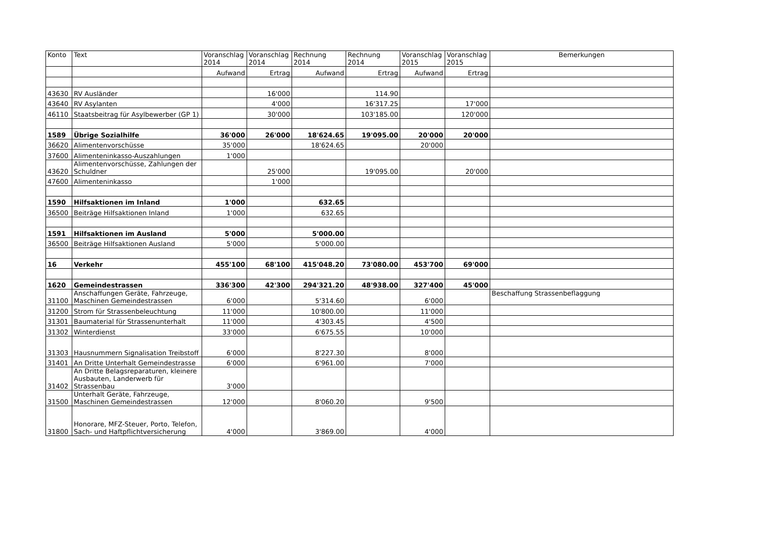| Konto | Text | Voranschlag 2014 | Voranschlag 2014 | Rechnung 2014 | Rechnung 2014 | Voranschlag 2015 | Voranschlag 2015 | Bemerkungen |
| --- | --- | --- | --- | --- | --- | --- | --- | --- |
| | | Aufwand | Ertrag | Aufwand | Ertrag | Aufwand | Ertrag | |
| 43630 | RV Ausländer | | 16'000 | | 114.90 | | | |
| 43640 | RV Asylanten | | 4'000 | | 16'317.25 | | 17'000 | |
| 46110 | Staatsbeitrag für Asylbewerber (GP 1) | | 30'000 | | 103'185.00 | | 120'000 | |
| 1589 | Übrige Sozialhilfe | 36'000 | 26'000 | 18'624.65 | 19'095.00 | 20'000 | 20'000 | |
| 36620 | Alimentenvorschüsse | 35'000 | | 18'624.65 | | 20'000 | | |
| 37600 | Alimenteninkasso-Auszahlungen | 1'000 | | | | | | |
| 43620 | Alimentenvorschüsse, Zahlungen der Schuldner | | 25'000 | | 19'095.00 | | 20'000 | |
| 47600 | Alimenteninkasso | | 1'000 | | | | | |
| 1590 | Hilfsaktionen im Inland | 1'000 | | 632.65 | | | | |
| 36500 | Beiträge Hilfsaktionen Inland | 1'000 | | 632.65 | | | | |
| 1591 | Hilfsaktionen im Ausland | 5'000 | | 5'000.00 | | | | |
| 36500 | Beiträge Hilfsaktionen Ausland | 5'000 | | 5'000.00 | | | | |
| 16 | Verkehr | 455'100 | 68'100 | 415'048.20 | 73'080.00 | 453'700 | 69'000 | |
| 1620 | Gemeindestrassen | 336'300 | 42'300 | 294'321.20 | 48'938.00 | 327'400 | 45'000 | |
| 31100 | Anschaffungen Geräte, Fahrzeuge, Maschinen Gemeindestrassen | 6'000 | | 5'314.60 | | 6'000 | | Beschaffung Strassenbeflaggung |
| 31200 | Strom für Strassenbeleuchtung | 11'000 | | 10'800.00 | | 11'000 | | |
| 31301 | Baumaterial für Strassenunterhalt | 11'000 | | 4'303.45 | | 4'500 | | |
| 31302 | Winterdienst | 33'000 | | 6'675.55 | | 10'000 | | |
| 31303 | Hausnummern Signalisation Treibstoff | 6'000 | | 8'227.30 | | 8'000 | | |
| 31401 | An Dritte Unterhalt Gemeindestrasse | 6'000 | | 6'961.00 | | 7'000 | | |
| 31402 | An Dritte Belagsreparaturen, kleinere Ausbauten, Landerwerb für Strassenbau | 3'000 | | | | | | |
| 31500 | Unterhalt Geräte, Fahrzeuge, Maschinen Gemeindestrassen | 12'000 | | 8'060.20 | | 9'500 | | |
| 31800 | Honorare, MFZ-Steuer, Porto, Telefon, Sach- und Haftpflichtversicherung | 4'000 | | 3'869.00 | | 4'000 | | |